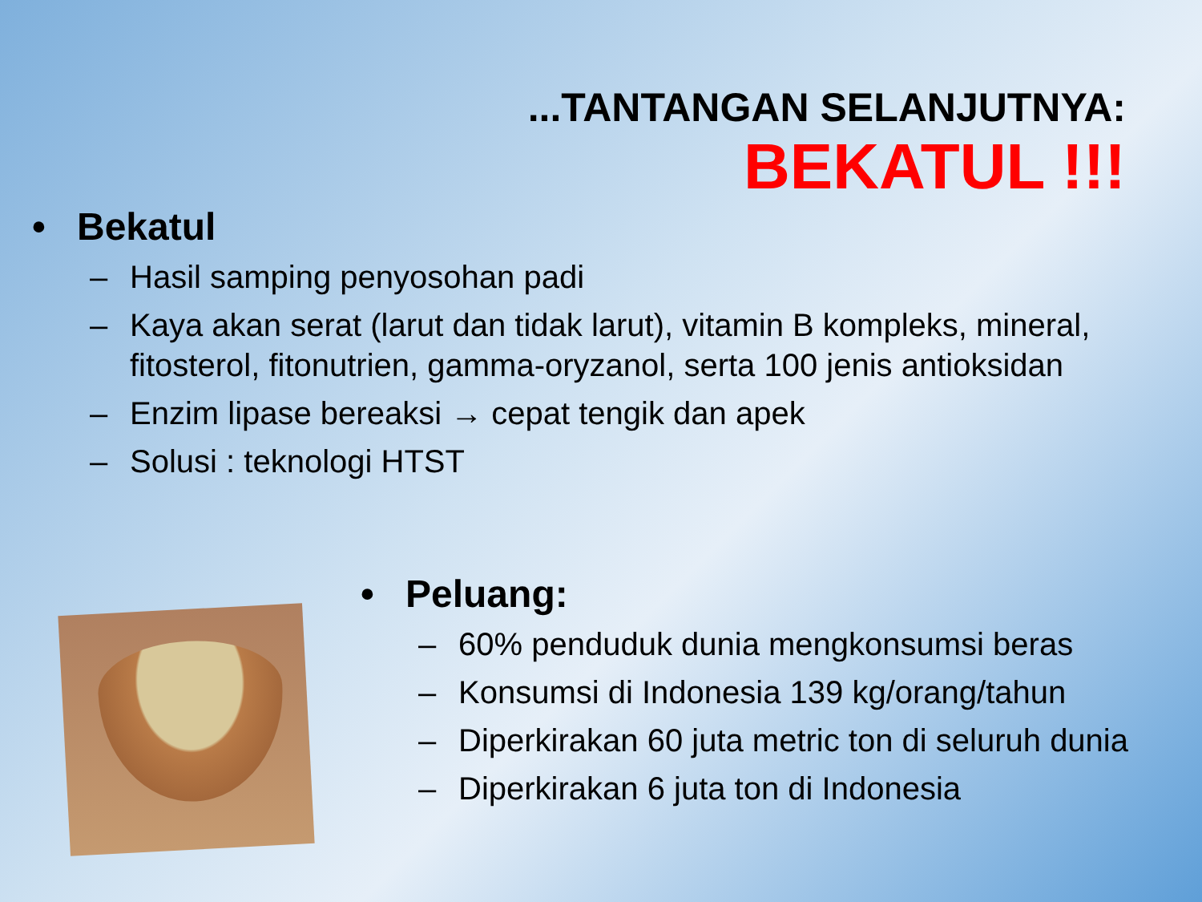...TANTANGAN SELANJUTNYA:
BEKATUL !!!
• Bekatul
– Hasil samping penyosohan padi
– Kaya akan serat (larut dan tidak larut), vitamin B kompleks, mineral, fitosterol, fitonutrien, gamma-oryzanol, serta 100 jenis antioksidan
– Enzim lipase bereaksi → cepat tengik dan apek
– Solusi : teknologi HTST
• Peluang:
– 60% penduduk dunia mengkonsumsi beras
– Konsumsi di Indonesia 139 kg/orang/tahun
– Diperkirakan 60 juta metric ton di seluruh dunia
– Diperkirakan 6 juta ton di Indonesia